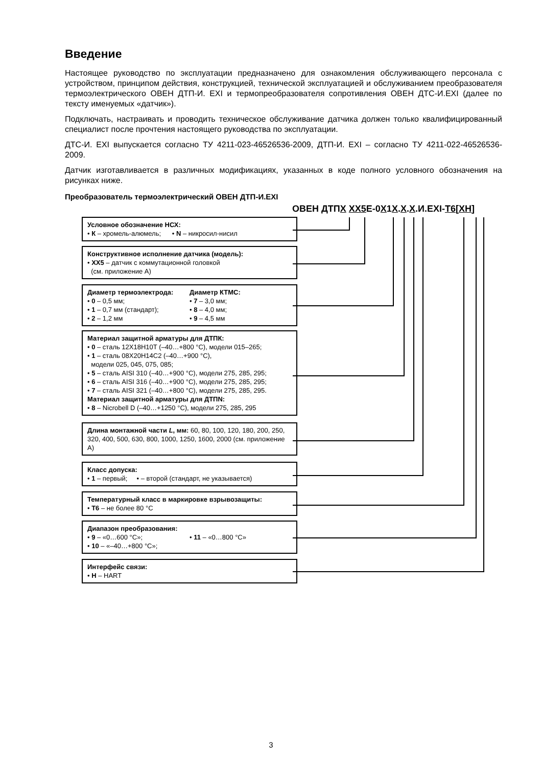Введение
Настоящее руководство по эксплуатации предназначено для ознакомления обслуживающего персонала с устройством, принципом действия, конструкцией, технической эксплуатацией и обслуживанием преобразователя термоэлектрического ОВЕН ДТП-И. EXI и термопреобразователя сопротивления ОВЕН ДТС-И.EXI (далее по тексту именуемых «датчик»).
Подключать, настраивать и проводить техническое обслуживание датчика должен только квалифицированный специалист после прочтения настоящего руководства по эксплуатации.
ДТС-И. EXI выпускается согласно ТУ 4211-023-46526536-2009, ДТП-И. EXI – согласно ТУ 4211-022-46526536-2009.
Датчик изготавливается в различных модификациях, указанных в коде полного условного обозначения на рисунках ниже.
Преобразователь термоэлектрический ОВЕН ДТП-И.EXI
ОВЕН ДТПХ ХХ5 Е-0Х1Х.Х.Х.И.EXI-Т6[ХН]
Условное обозначение НСХ:
• К – хромель-алюмель; • N – никросил-нисил
Конструктивное исполнение датчика (модель):
• ХХ5 – датчик с коммутационной головкой
(см. приложение А)
Диаметр термоэлектрода:
• 0 – 0,5 мм;
• 1 – 0,7 мм (стандарт);
• 2 – 1,2 мм
Диаметр КТМС:
• 7 – 3,0 мм;
• 8 – 4,0 мм;
• 9 – 4,5 мм
Материал защитной арматуры для ДТПК:
• 0 – сталь 12Х18Н10Т (–40…+800 °С), модели 015–265;
• 1 – сталь 08Х20Н14С2 (–40…+900 °С),
модели 025, 045, 075, 085;
• 5 – сталь AISI 310 (–40…+900 °С), модели 275, 285, 295;
• 6 – сталь AISI 316 (–40…+900 °С), модели 275, 285, 295;
• 7 – сталь AISI 321 (–40…+800 °С), модели 275, 285, 295.
Материал защитной арматуры для ДТПN:
• 8 – Nicrobell D (–40…+1250 °С), модели 275, 285, 295
Длина монтажной части L, мм: 60, 80, 100, 120, 180, 200, 250, 320, 400, 500, 630, 800, 1000, 1250, 1600, 2000 (см. приложение А)
Класс допуска:
• 1 – первый; • – второй (стандарт, не указывается)
Температурный класс в маркировке взрывозащиты:
• Т6 – не более 80 °С
Диапазон преобразования:
• 9 – «0…600 °С»;
• 10 – «–40…+800 °С»;
• 11 – «0…800 °С»
Интерфейс связи:
• Н – HART
3